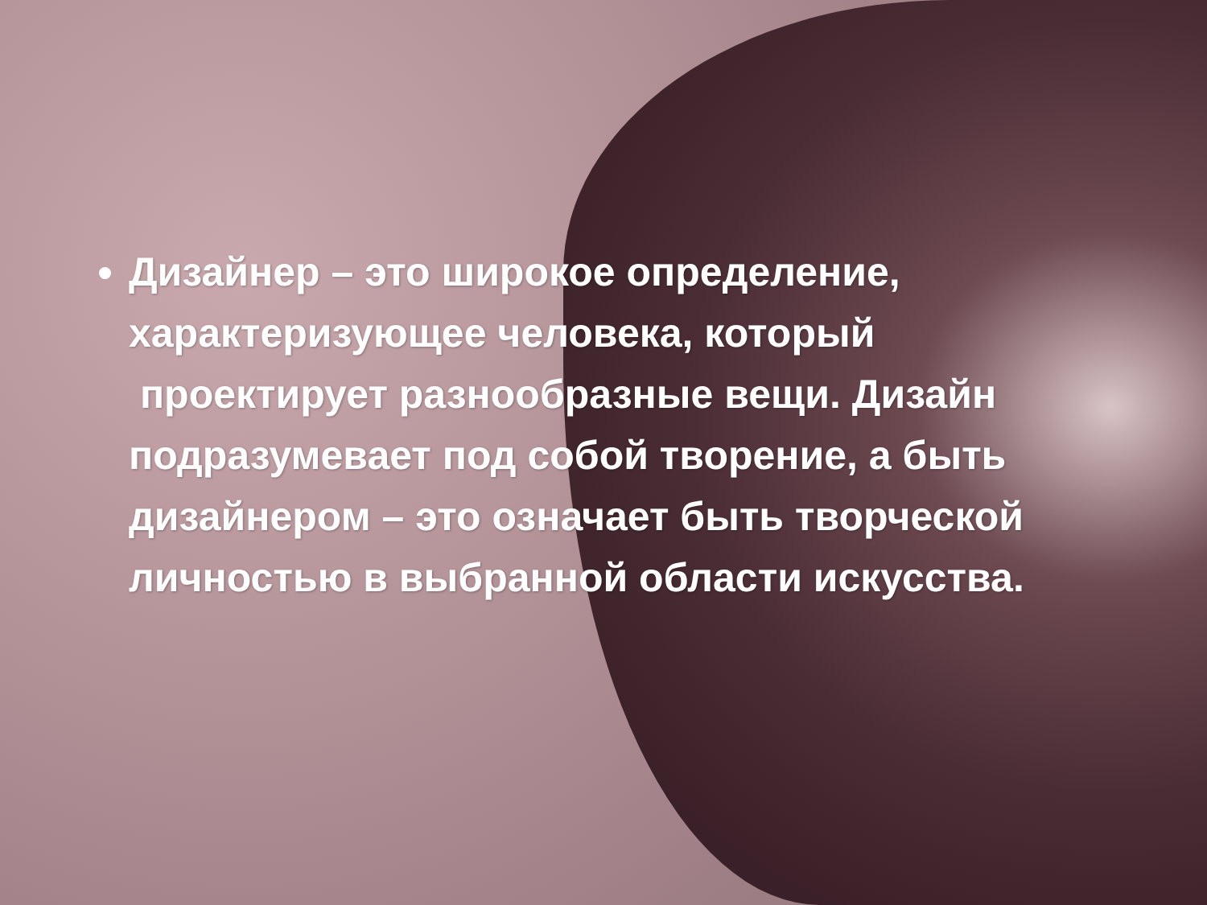Дизайнер – это широкое определение, характеризующее человека, который
проектирует разнообразные вещи. Дизайн подразумевает под собой творение, а быть дизайнером – это означает быть творческой личностью в выбранной области искусства.